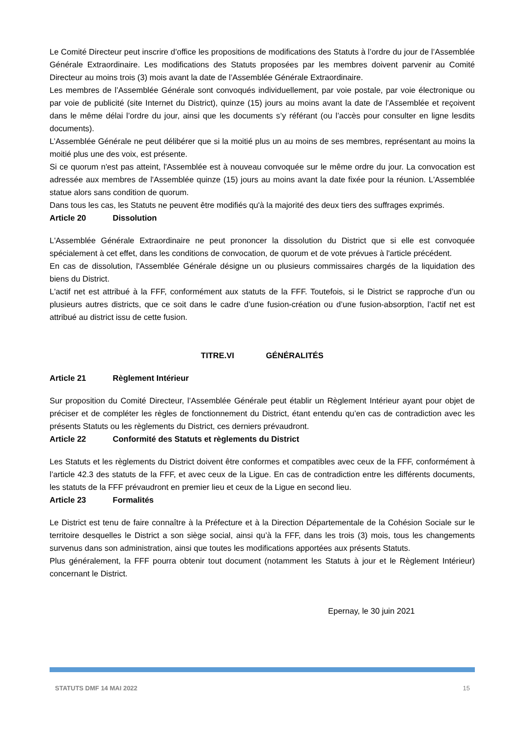Le Comité Directeur peut inscrire d’office les propositions de modifications des Statuts à l’ordre du jour de l’Assemblée Générale Extraordinaire. Les modifications des Statuts proposées par les membres doivent parvenir au Comité Directeur au moins trois (3) mois avant la date de l’Assemblée Générale Extraordinaire.
Les membres de l’Assemblée Générale sont convoqués individuellement, par voie postale, par voie électronique ou par voie de publicité (site Internet du District), quinze (15) jours au moins avant la date de l’Assemblée et reçoivent dans le même délai l’ordre du jour, ainsi que les documents s’y référant (ou l’accès pour consulter en ligne lesdits documents).
L’Assemblée Générale ne peut délibérer que si la moitié plus un au moins de ses membres, représentant au moins la moitié plus une des voix, est présente.
Si ce quorum n'est pas atteint, l'Assemblée est à nouveau convoquée sur le même ordre du jour. La convocation est adressée aux membres de l'Assemblée quinze (15) jours au moins avant la date fixée pour la réunion. L'Assemblée statue alors sans condition de quorum.
Dans tous les cas, les Statuts ne peuvent être modifiés qu'à la majorité des deux tiers des suffrages exprimés.
Article 20 Dissolution
L'Assemblée Générale Extraordinaire ne peut prononcer la dissolution du District que si elle est convoquée spécialement à cet effet, dans les conditions de convocation, de quorum et de vote prévues à l'article précédent.
En cas de dissolution, l'Assemblée Générale désigne un ou plusieurs commissaires chargés de la liquidation des biens du District.
L'actif net est attribué à la FFF, conformément aux statuts de la FFF. Toutefois, si le District se rapproche d’un ou plusieurs autres districts, que ce soit dans le cadre d’une fusion-création ou d’une fusion-absorption, l’actif net est attribué au district issu de cette fusion.
TITRE.VI GÉNÉRALITÉS
Article 21 Règlement Intérieur
Sur proposition du Comité Directeur, l’Assemblée Générale peut établir un Règlement Intérieur ayant pour objet de préciser et de compléter les règles de fonctionnement du District, étant entendu qu’en cas de contradiction avec les présents Statuts ou les règlements du District, ces derniers prévaudront.
Article 22 Conformité des Statuts et règlements du District
Les Statuts et les règlements du District doivent être conformes et compatibles avec ceux de la FFF, conformément à l’article 42.3 des statuts de la FFF, et avec ceux de la Ligue. En cas de contradiction entre les différents documents, les statuts de la FFF prévaudront en premier lieu et ceux de la Ligue en second lieu.
Article 23 Formalités
Le District est tenu de faire connaître à la Préfecture et à la Direction Départementale de la Cohésion Sociale sur le territoire desquelles le District a son siège social, ainsi qu’à la FFF, dans les trois (3) mois, tous les changements survenus dans son administration, ainsi que toutes les modifications apportées aux présents Statuts.
Plus généralement, la FFF pourra obtenir tout document (notamment les Statuts à jour et le Règlement Intérieur) concernant le District.
Epernay, le 30 juin 2021
STATUTS DMF 14 MAI 2022 15